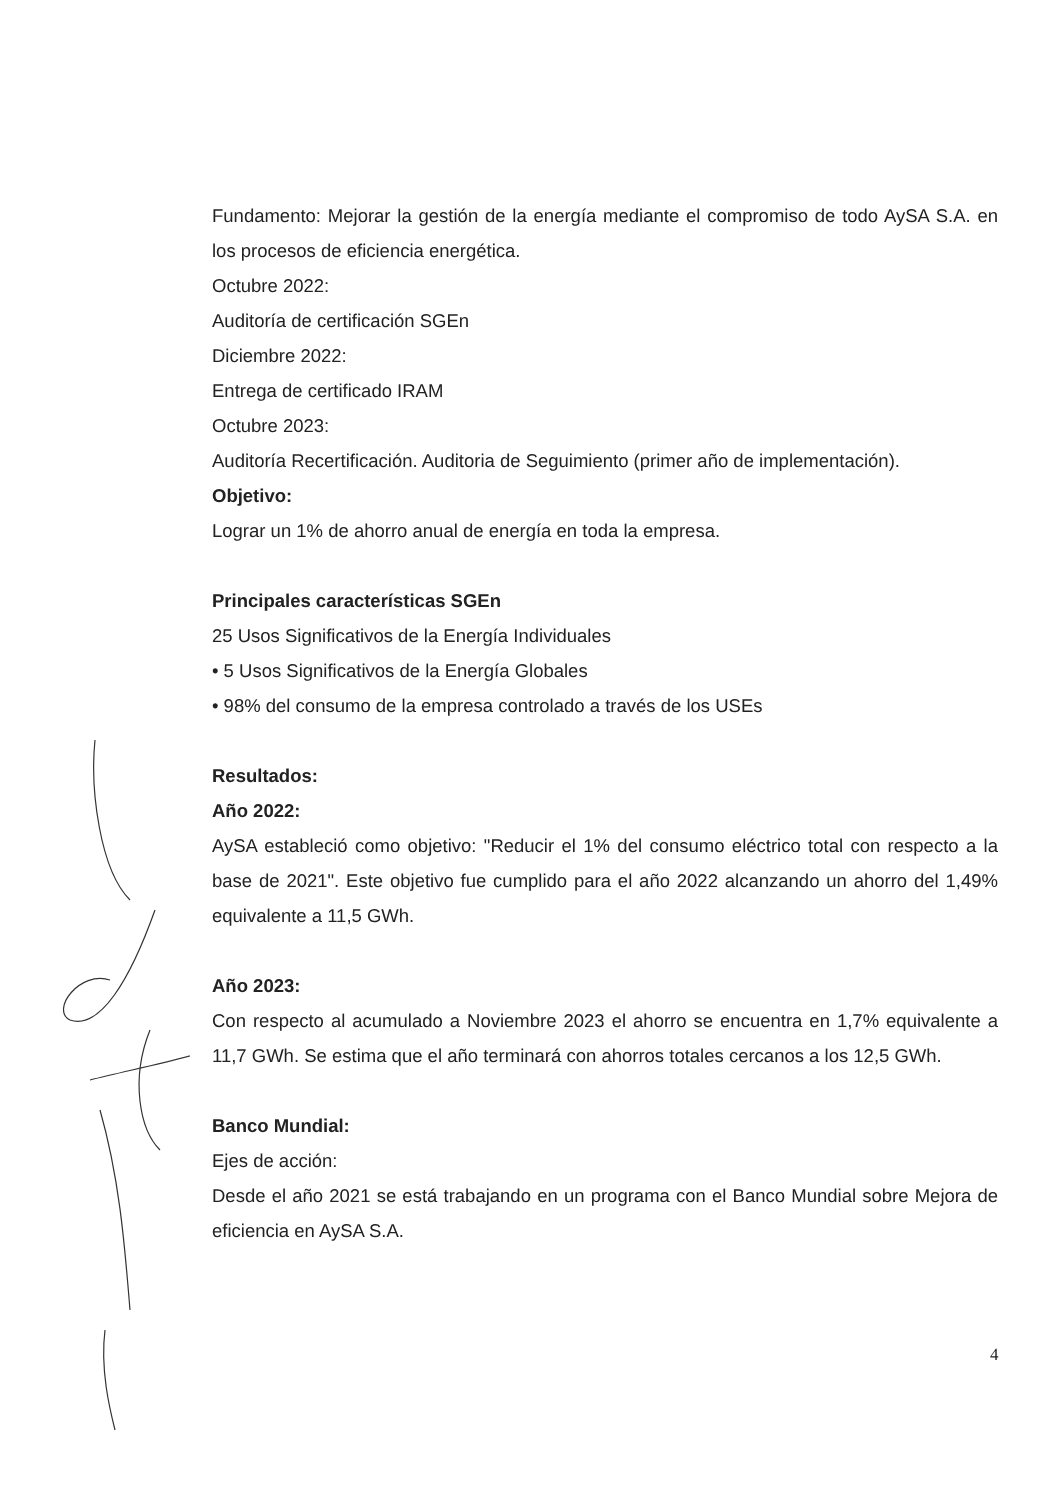Fundamento: Mejorar la gestión de la energía mediante el compromiso de todo AySA S.A. en los procesos de eficiencia energética.
Octubre 2022:
Auditoría de certificación SGEn
Diciembre 2022:
Entrega de certificado IRAM
Octubre 2023:
Auditoría Recertificación. Auditoria de Seguimiento (primer año de implementación).
Objetivo:
Lograr un 1% de ahorro anual de energía en toda la empresa.
Principales características SGEn
25 Usos Significativos de la Energía Individuales
• 5 Usos Significativos de la Energía Globales
• 98% del consumo de la empresa controlado a través de los USEs
Resultados:
Año 2022:
AySA estableció como objetivo: "Reducir el 1% del consumo eléctrico total con respecto a la base de 2021". Este objetivo fue cumplido para el año 2022 alcanzando un ahorro del 1,49% equivalente a 11,5 GWh.
Año 2023:
Con respecto al acumulado a Noviembre 2023 el ahorro se encuentra en 1,7% equivalente a 11,7 GWh. Se estima que el año terminará con ahorros totales cercanos a los 12,5 GWh.
Banco Mundial:
Ejes de acción:
Desde el año 2021 se está trabajando en un programa con el Banco Mundial sobre Mejora de eficiencia en AySA S.A.
4